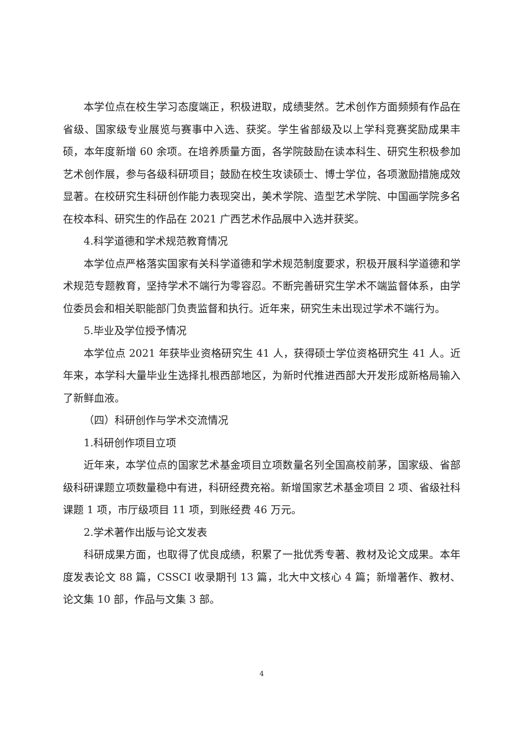本学位点在校生学习态度端正，积极进取，成绩斐然。艺术创作方面频频有作品在省级、国家级专业展览与赛事中入选、获奖。学生省部级及以上学科竞赛奖励成果丰硕，本年度新增 60 余项。在培养质量方面，各学院鼓励在读本科生、研究生积极参加艺术创作展，参与各级科研项目；鼓励在校生攻读硕士、博士学位，各项激励措施成效显著。在校研究生科研创作能力表现突出，美术学院、造型艺术学院、中国画学院多名在校本科、研究生的作品在 2021 广西艺术作品展中入选并获奖。
4.科学道德和学术规范教育情况
本学位点严格落实国家有关科学道德和学术规范制度要求，积极开展科学道德和学术规范专题教育，坚持学术不端行为零容忍。不断完善研究生学术不端监督体系，由学位委员会和相关职能部门负责监督和执行。近年来，研究生未出现过学术不端行为。
5.毕业及学位授予情况
本学位点 2021 年获毕业资格研究生 41 人，获得硕士学位资格研究生 41 人。近年来，本学科大量毕业生选择扎根西部地区，为新时代推进西部大开发形成新格局输入了新鲜血液。
（四）科研创作与学术交流情况
1.科研创作项目立项
近年来，本学位点的国家艺术基金项目立项数量名列全国高校前茅，国家级、省部级科研课题立项数量稳中有进，科研经费充裕。新增国家艺术基金项目 2 项、省级社科课题 1 项，市厅级项目 11 项，到账经费 46 万元。
2.学术著作出版与论文发表
科研成果方面，也取得了优良成绩，积累了一批优秀专著、教材及论文成果。本年度发表论文 88 篇，CSSCI 收录期刊 13 篇，北大中文核心 4 篇；新增著作、教材、论文集 10 部，作品与文集 3 部。
4